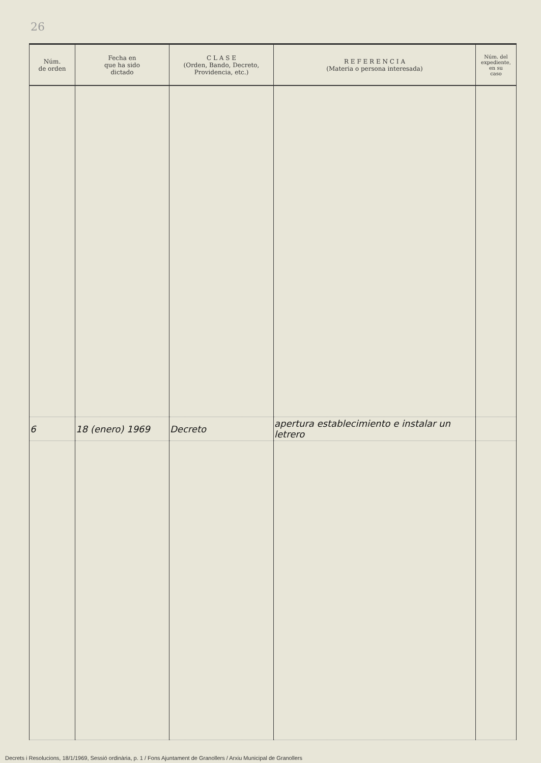26
| Núm. de orden | Fecha en que ha sido dictado | C L A S E (Orden, Bando, Decreto, Providencia, etc.) | R E F E R E N C I A (Materia o persona interesada) | Núm. del expediente, en su caso |
| --- | --- | --- | --- | --- |
| 6 | 18 (enero) 1969 | Decreto | apertura establecimiento e instalar un letrero | |
Decrets i Resolucions, 18/1/1969, Sessió ordinària, p. 1 / Fons Ajuntament de Granollers / Arxiu Municipal de Granollers